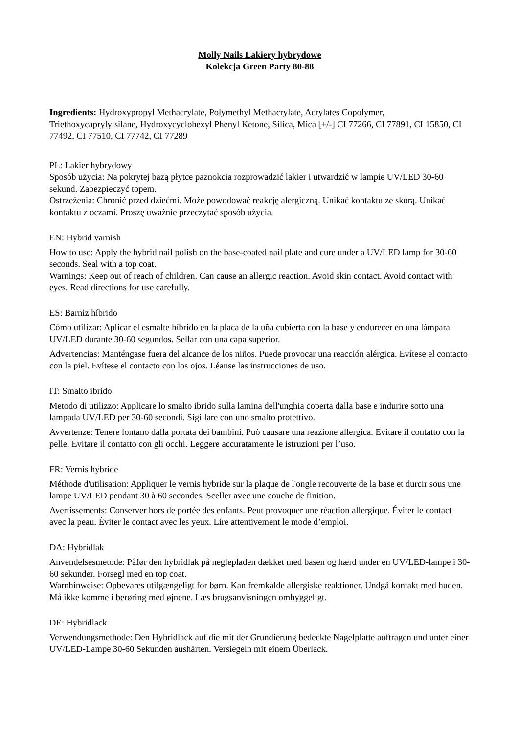Molly Nails Lakiery hybrydowe
Kolekcja Green Party 80-88
Ingredients: Hydroxypropyl Methacrylate, Polymethyl Methacrylate, Acrylates Copolymer, Triethoxycaprylylsilane, Hydroxycyclohexyl Phenyl Ketone, Silica, Mica [+/-] CI 77266, CI 77891, CI 15850, CI 77492, CI 77510, CI 77742, CI 77289
PL: Lakier hybrydowy
Sposób użycia: Na pokrytej bazą płytce paznokcia rozprowadzić lakier i utwardzić w lampie UV/LED 30-60 sekund. Zabezpieczyć topem.
Ostrzeżenia: Chronić przed dziećmi. Może powodować reakcję alergiczną. Unikać kontaktu ze skórą. Unikać kontaktu z oczami. Proszę uważnie przeczytać sposób użycia.
EN: Hybrid varnish
How to use: Apply the hybrid nail polish on the base-coated nail plate and cure under a UV/LED lamp for 30-60 seconds. Seal with a top coat.
Warnings: Keep out of reach of children. Can cause an allergic reaction. Avoid skin contact. Avoid contact with eyes. Read directions for use carefully.
ES: Barniz híbrido
Cómo utilizar: Aplicar el esmalte híbrido en la placa de la uña cubierta con la base y endurecer en una lámpara UV/LED durante 30-60 segundos. Sellar con una capa superior.
Advertencias: Manténgase fuera del alcance de los niños. Puede provocar una reacción alérgica. Evítese el contacto con la piel. Evítese el contacto con los ojos. Léanse las instrucciones de uso.
IT: Smalto ibrido
Metodo di utilizzo: Applicare lo smalto ibrido sulla lamina dell'unghia coperta dalla base e indurire sotto una lampada UV/LED per 30-60 secondi. Sigillare con uno smalto protettivo.
Avvertenze: Tenere lontano dalla portata dei bambini. Può causare una reazione allergica. Evitare il contatto con la pelle. Evitare il contatto con gli occhi. Leggere accuratamente le istruzioni per l’uso.
FR: Vernis hybride
Méthode d'utilisation: Appliquer le vernis hybride sur la plaque de l'ongle recouverte de la base et durcir sous une lampe UV/LED pendant 30 à 60 secondes. Sceller avec une couche de finition.
Avertissements: Conserver hors de portée des enfants. Peut provoquer une réaction allergique. Éviter le contact avec la peau. Éviter le contact avec les yeux. Lire attentivement le mode d’emploi.
DA: Hybridlak
Anvendelsesmetode: Påfør den hybridlak på neglepladen dækket med basen og hærd under en UV/LED-lampe i 30-60 sekunder. Forsegl med en top coat.
Warnhinweise: Opbevares utilgængeligt for børn. Kan fremkalde allergiske reaktioner. Undgå kontakt med huden. Må ikke komme i berøring med øjnene. Læs brugsanvisningen omhyggeligt.
DE: Hybridlack
Verwendungsmethode: Den Hybridlack auf die mit der Grundierung bedeckte Nagelplatte auftragen und unter einer UV/LED-Lampe 30-60 Sekunden aushärten. Versiegeln mit einem Überlack.